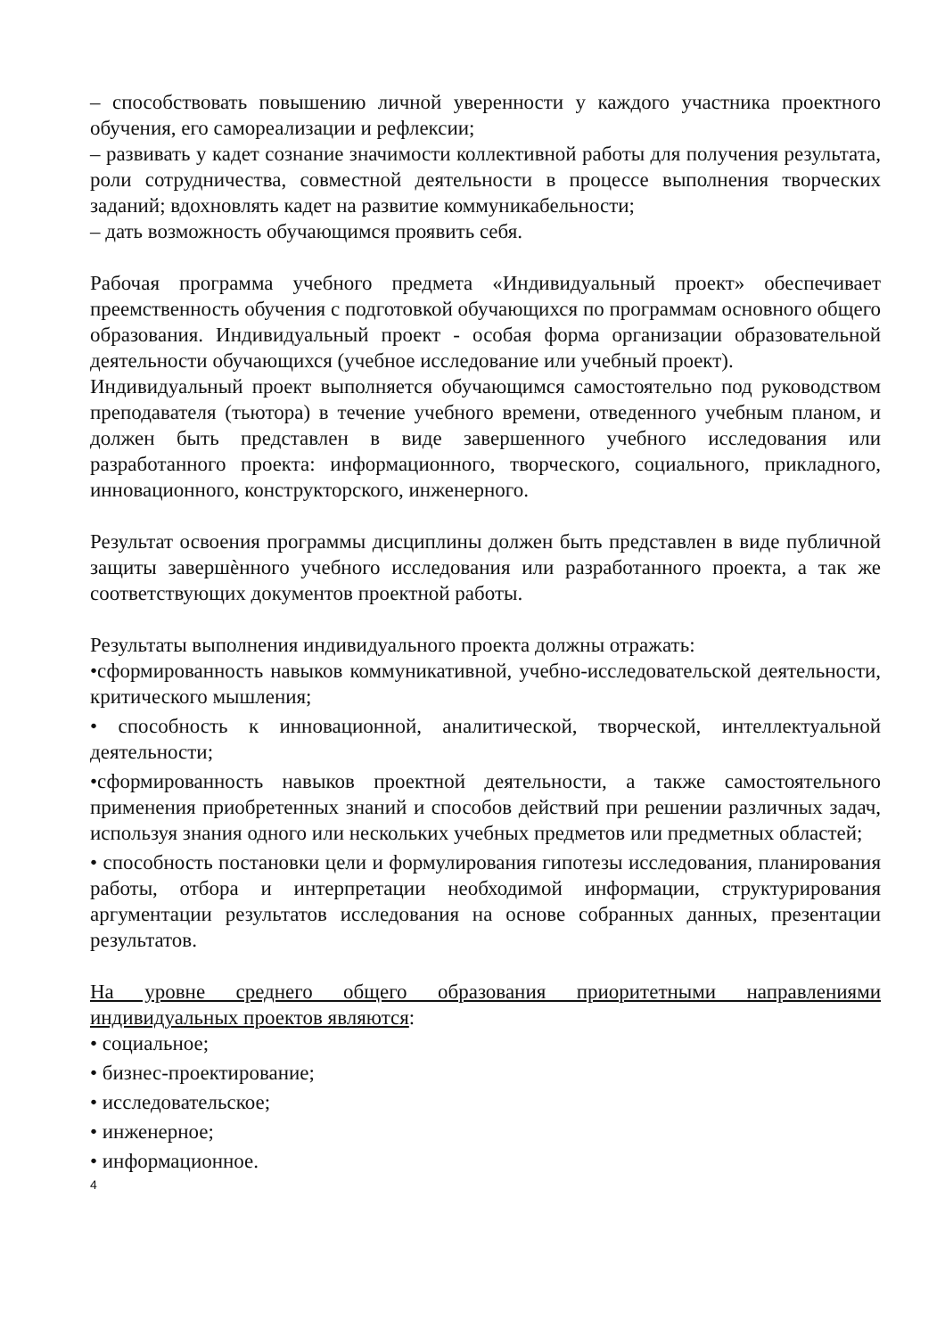– способствовать повышению личной уверенности у каждого участника проектного обучения, его самореализации и рефлексии;
– развивать у кадет сознание значимости коллективной работы для получения результата, роли сотрудничества, совместной деятельности в процессе выполнения творческих заданий; вдохновлять кадет на развитие коммуникабельности;
– дать возможность обучающимся проявить себя.
Рабочая программа учебного предмета «Индивидуальный проект» обеспечивает преемственность обучения с подготовкой обучающихся по программам основного общего образования. Индивидуальный проект - особая форма организации образовательной деятельности обучающихся (учебное исследование или учебный проект).
Индивидуальный проект выполняется обучающимся самостоятельно под руководством преподавателя (тьютора) в течение учебного времени, отведенного учебным планом, и должен быть представлен в виде завершенного учебного исследования или разработанного проекта: информационного, творческого, социального, прикладного, инновационного, конструкторского, инженерного.
Результат освоения программы дисциплины должен быть представлен в виде публичной защиты завершѐнного учебного исследования или разработанного проекта, а так же соответствующих документов проектной работы.
Результаты выполнения индивидуального проекта должны отражать:
•сформированность навыков коммуникативной, учебно-исследовательской деятельности, критического мышления;
• способность к инновационной, аналитической, творческой, интеллектуальной деятельности;
•сформированность навыков проектной деятельности, а также самостоятельного применения приобретенных знаний и способов действий при решении различных задач, используя знания одного или нескольких учебных предметов или предметных областей;
• способность постановки цели и формулирования гипотезы исследования, планирования работы, отбора и интерпретации необходимой информации, структурирования аргументации результатов исследования на основе собранных данных, презентации результатов.
На уровне среднего общего образования приоритетными направлениями индивидуальных проектов являются:
• социальное;
• бизнес-проектирование;
• исследовательское;
• инженерное;
• информационное.
4